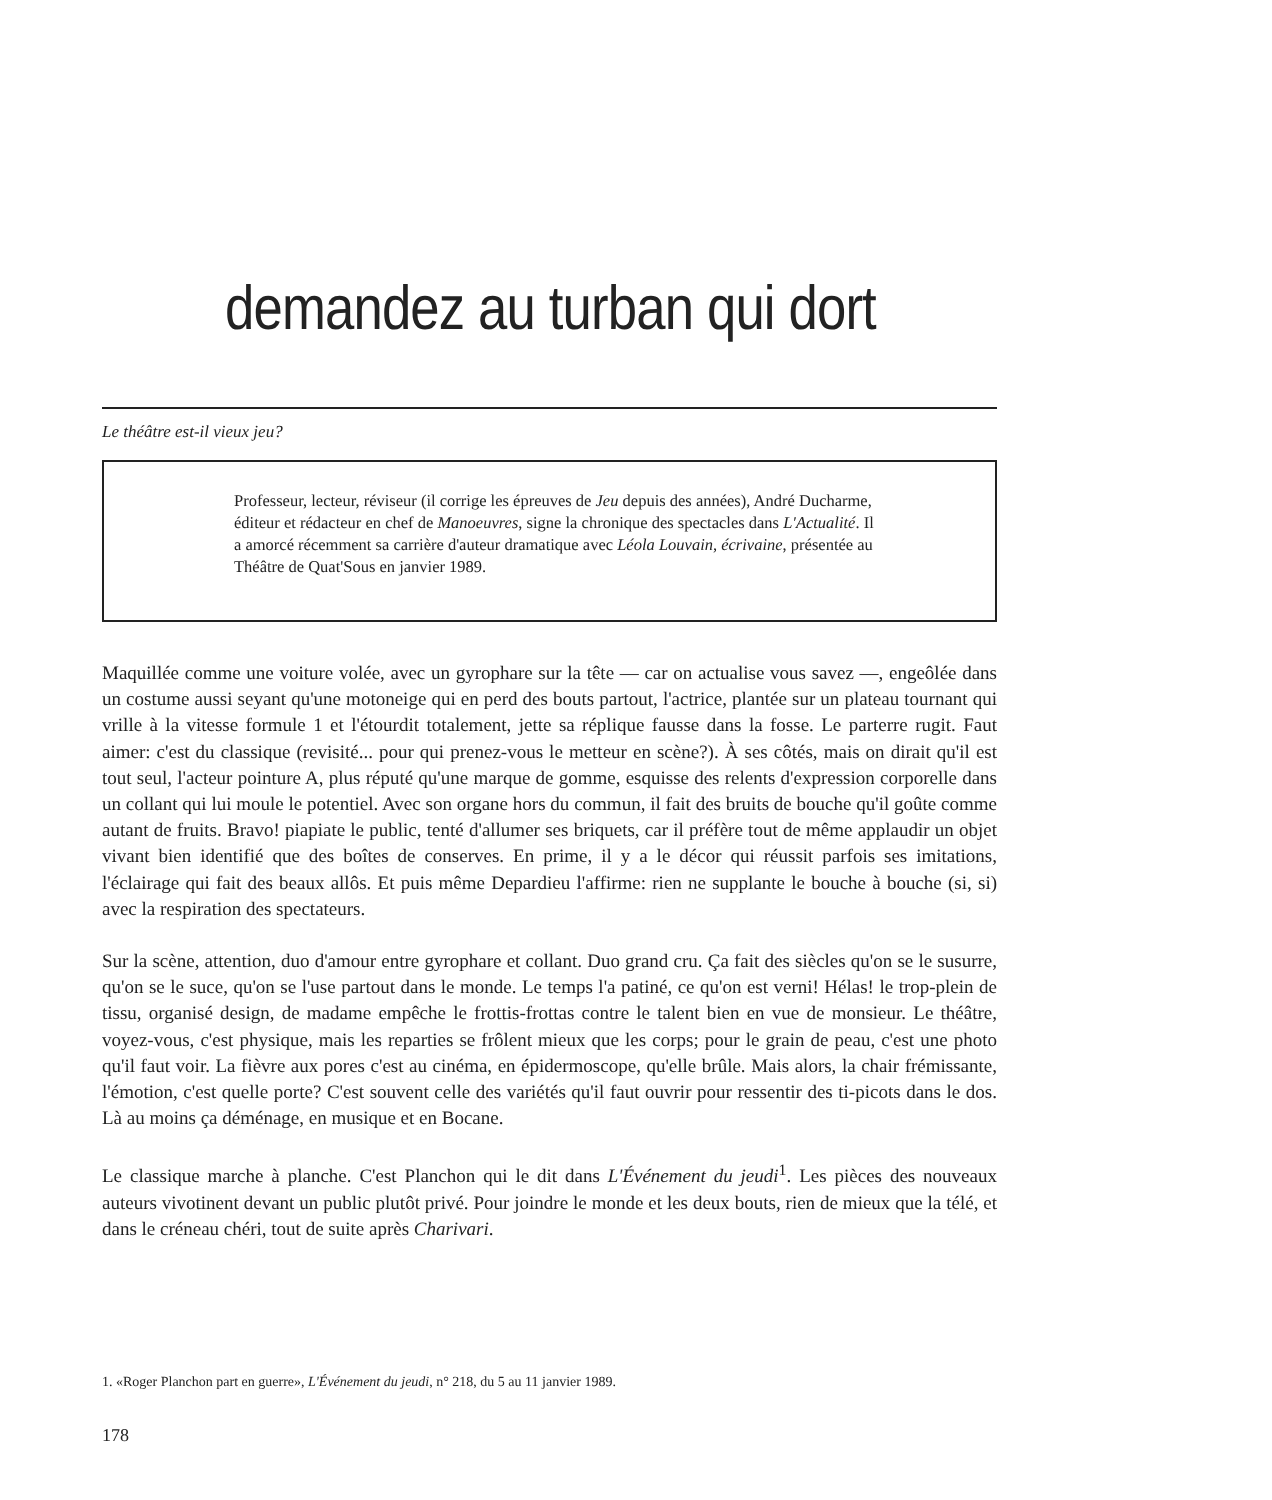demandez au turban qui dort
Le théâtre est-il vieux jeu?
Professeur, lecteur, réviseur (il corrige les épreuves de Jeu depuis des années), André Ducharme, éditeur et rédacteur en chef de Manoeuvres, signe la chronique des spectacles dans L'Actualité. Il a amorcé récemment sa carrière d'auteur dramatique avec Léola Louvain, écrivaine, présentée au Théâtre de Quat'Sous en janvier 1989.
Maquillée comme une voiture volée, avec un gyrophare sur la tête — car on actualise vous savez —, engeôlée dans un costume aussi seyant qu'une motoneige qui en perd des bouts partout, l'actrice, plantée sur un plateau tournant qui vrille à la vitesse formule 1 et l'étourdit totalement, jette sa réplique fausse dans la fosse. Le parterre rugit. Faut aimer: c'est du classique (revisité... pour qui prenez-vous le metteur en scène?). À ses côtés, mais on dirait qu'il est tout seul, l'acteur pointure A, plus réputé qu'une marque de gomme, esquisse des relents d'expression corporelle dans un collant qui lui moule le potentiel. Avec son organe hors du commun, il fait des bruits de bouche qu'il goûte comme autant de fruits. Bravo! piapiate le public, tenté d'allumer ses briquets, car il préfère tout de même applaudir un objet vivant bien identifié que des boîtes de conserves. En prime, il y a le décor qui réussit parfois ses imitations, l'éclairage qui fait des beaux allôs. Et puis même Depardieu l'affirme: rien ne supplante le bouche à bouche (si, si) avec la respiration des spectateurs.
Sur la scène, attention, duo d'amour entre gyrophare et collant. Duo grand cru. Ça fait des siècles qu'on se le susurre, qu'on se le suce, qu'on se l'use partout dans le monde. Le temps l'a patiné, ce qu'on est verni! Hélas! le trop-plein de tissu, organisé design, de madame empêche le frottis-frottas contre le talent bien en vue de monsieur. Le théâtre, voyez-vous, c'est physique, mais les reparties se frôlent mieux que les corps; pour le grain de peau, c'est une photo qu'il faut voir. La fièvre aux pores c'est au cinéma, en épidermoscope, qu'elle brûle. Mais alors, la chair frémissante, l'émotion, c'est quelle porte? C'est souvent celle des variétés qu'il faut ouvrir pour ressentir des ti-picots dans le dos. Là au moins ça déménage, en musique et en Bocane.
Le classique marche à planche. C'est Planchon qui le dit dans L'Événement du jeudi<sup>1</sup>. Les pièces des nouveaux auteurs vivotinent devant un public plutôt privé. Pour joindre le monde et les deux bouts, rien de mieux que la télé, et dans le créneau chéri, tout de suite après Charivari.
1. «Roger Planchon part en guerre», L'Événement du jeudi, n° 218, du 5 au 11 janvier 1989.
178